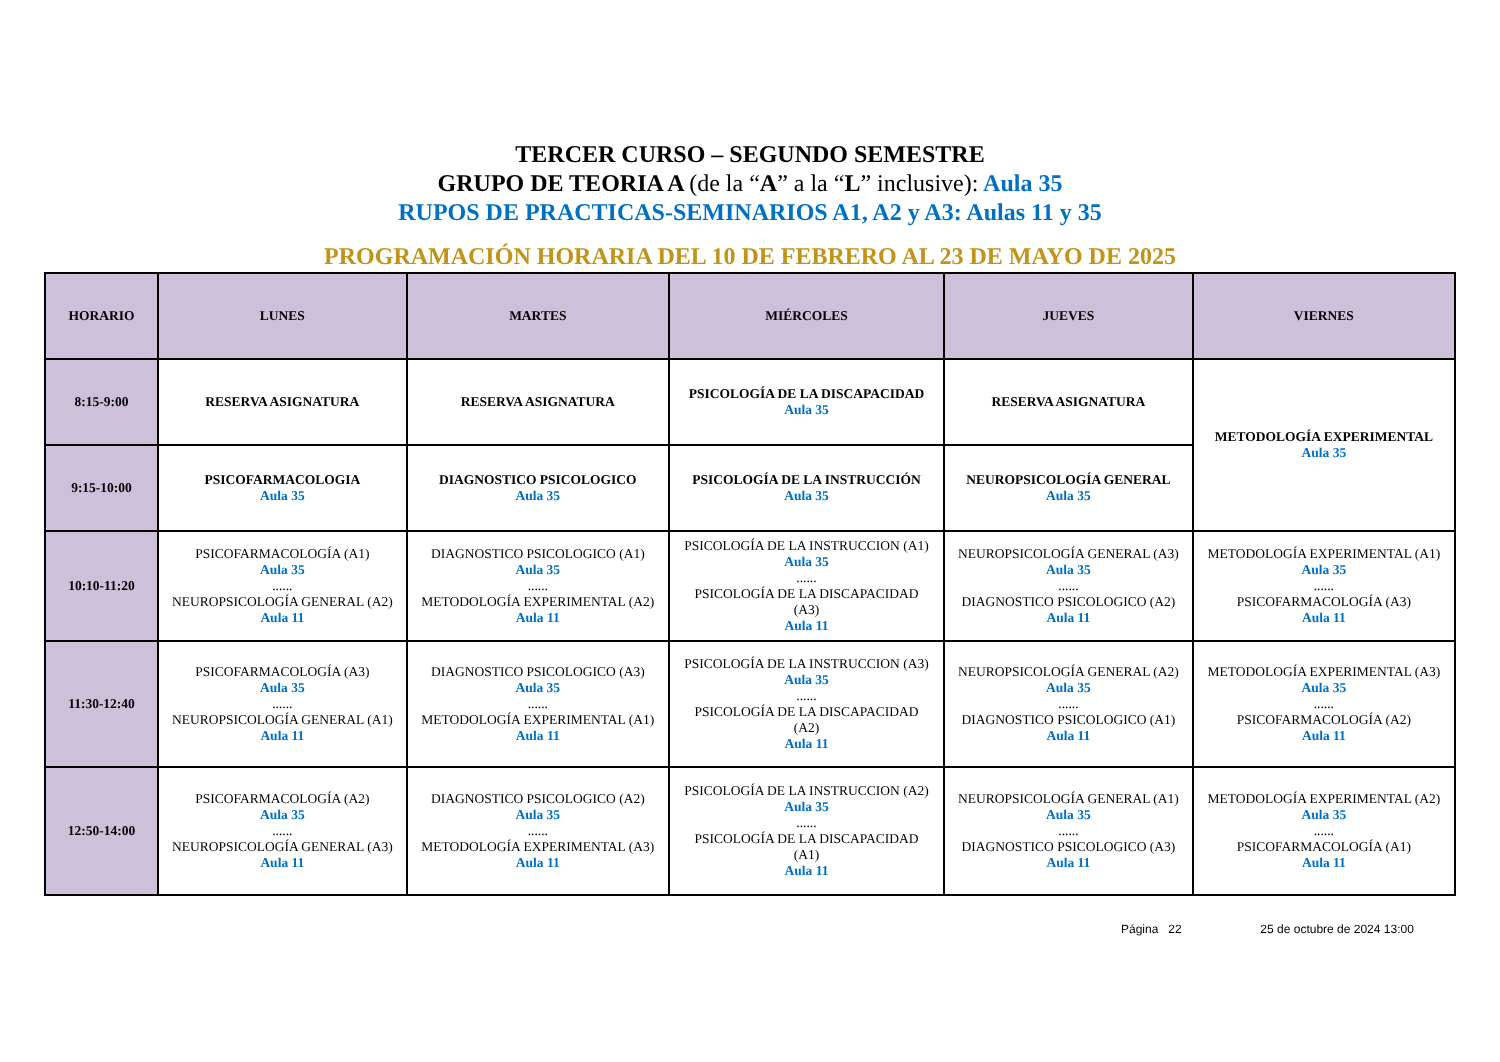TERCER CURSO – SEGUNDO SEMESTRE
GRUPO DE TEORIA A (de la “A” a la “L” inclusive): Aula 35
RUPOS DE PRACTICAS-SEMINARIOS A1, A2 y A3: Aulas 11 y 35
PROGRAMACIÓN HORARIA DEL 10 DE FEBRERO AL 23 DE MAYO DE 2025
| HORARIO | LUNES | MARTES | MIÉRCOLES | JUEVES | VIERNES |
| --- | --- | --- | --- | --- | --- |
| 8:15-9:00 | RESERVA ASIGNATURA | RESERVA ASIGNATURA | PSICOLOGÍA DE LA DISCAPACIDAD Aula 35 | RESERVA ASIGNATURA | METODOLOGÍA EXPERIMENTAL Aula 35 |
| 9:15-10:00 | PSICOFARMACOLOGIA Aula 35 | DIAGNOSTICO PSICOLOGICO Aula 35 | PSICOLOGÍA DE LA INSTRUCCIÓN Aula 35 | NEUROPSICOLOGÍA GENERAL Aula 35 | |
| 10:10-11:20 | PSICOFARMACOLOGÍA (A1) Aula 35 ...... NEUROPSICOLOGÍA GENERAL (A2) Aula 11 | DIAGNOSTICO PSICOLOGICO (A1) Aula 35 ...... METODOLOGÍA EXPERIMENTAL (A2) Aula 11 | PSICOLOGÍA DE LA INSTRUCCION (A1) Aula 35 ...... PSICOLOGÍA DE LA DISCAPACIDAD (A3) Aula 11 | NEUROPSICOLOGÍA GENERAL (A3) Aula 35 ...... DIAGNOSTICO PSICOLOGICO (A2) Aula 11 | METODOLOGÍA EXPERIMENTAL (A1) Aula 35 ...... PSICOFARMACOLOGÍA (A3) Aula 11 |
| 11:30-12:40 | PSICOFARMACOLOGÍA (A3) Aula 35 ...... NEUROPSICOLOGÍA GENERAL (A1) Aula 11 | DIAGNOSTICO PSICOLOGICO (A3) Aula 35 ...... METODOLOGÍA EXPERIMENTAL (A1) Aula 11 | PSICOLOGÍA DE LA INSTRUCCION (A3) Aula 35 ...... PSICOLOGÍA DE LA DISCAPACIDAD (A2) Aula 11 | NEUROPSICOLOGÍA GENERAL (A2) Aula 35 ...... DIAGNOSTICO PSICOLOGICO (A1) Aula 11 | METODOLOGÍA EXPERIMENTAL (A3) Aula 35 ...... PSICOFARMACOLOGÍA (A2) Aula 11 |
| 12:50-14:00 | PSICOFARMACOLOGÍA (A2) Aula 35 ...... NEUROPSICOLOGÍA GENERAL (A3) Aula 11 | DIAGNOSTICO PSICOLOGICO (A2) Aula 35 ...... METODOLOGÍA EXPERIMENTAL (A3) Aula 11 | PSICOLOGÍA DE LA INSTRUCCION (A2) Aula 35 ...... PSICOLOGÍA DE LA DISCAPACIDAD (A1) Aula 11 | NEUROPSICOLOGÍA GENERAL (A1) Aula 35 ...... DIAGNOSTICO PSICOLOGICO (A3) Aula 11 | METODOLOGÍA EXPERIMENTAL (A2) Aula 35 ...... PSICOFARMACOLOGÍA (A1) Aula 11 |
Página 22 25 de octubre de 2024 13:00